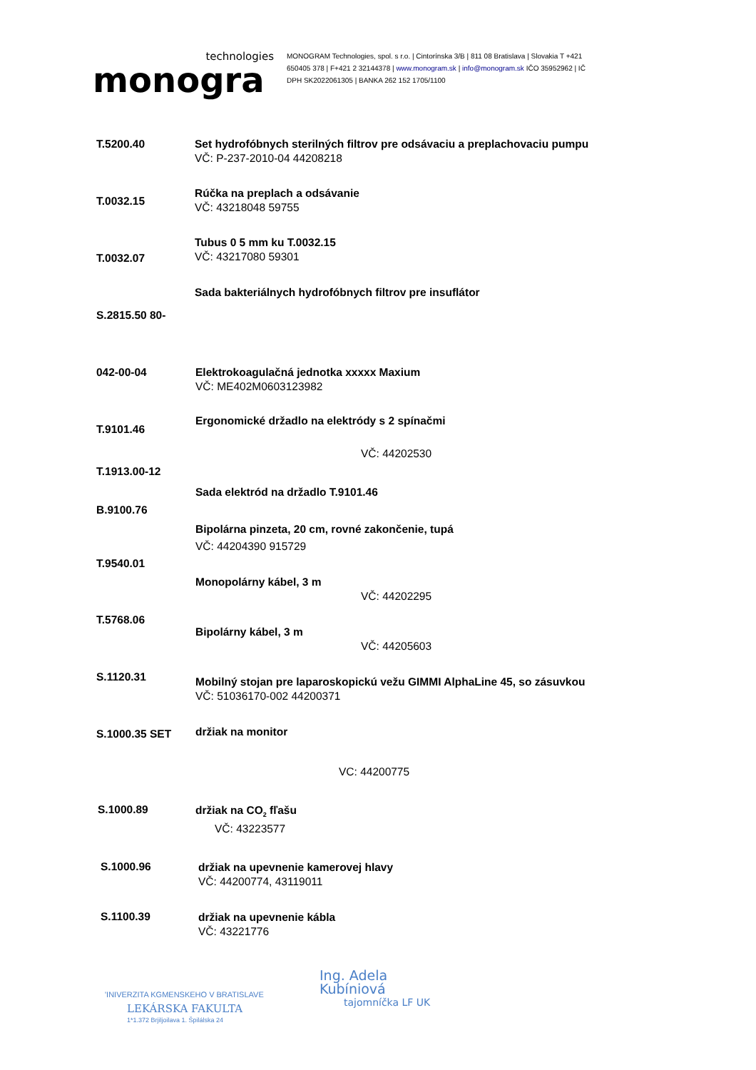technologies
monogra
MONOGRAM Technologies, spol. s r.o. | Cintorínska 3/B | 811 08 Bratislava | Slovakia T +421 650405 378 | F+421 2 32144378 | www.monogram.sk | info@monogram.sk IČO 35952962 | IČ DPH SK2022061305 | BANKA 262 152 1705/1100
T.5200.40
Set hydrofóbnych sterilných filtrov pre odsávaciu a preplachovaciu pumpu
VČ: P-237-2010-04 44208218
T.0032.15
Rúčka na preplach a odsávanie
VČ: 43218048 59755
T.0032.07
Tubus 0 5 mm ku T.0032.15
VČ: 43217080 59301
Sada bakteriálnych hydrofóbnych filtrov pre insuflátor
S.2815.50 80-
042-00-04
Elektrokoagulačná jednotka xxxxx Maxium
VČ: ME402M0603123982
T.9101.46
Ergonomické držadlo na elektródy s 2 spínačmi
VČ: 44202530
T.1913.00-12
Sada elektród na držadlo T.9101.46
B.9100.76
Bipolárna pinzeta, 20 cm, rovné zakončenie, tupá
VČ: 44204390 915729
T.9540.01
Monopolárny kábel, 3 m
VČ: 44202295
T.5768.06
Bipolárny kábel, 3 m
VČ: 44205603
S.1120.31
Mobilný stojan pre laparoskopickú vežu GIMMI AlphaLine 45, so zásuvkou
VČ: 51036170-002 44200371
S.1000.35 SET držiak na monitor
VC: 44200775
S.1000.89
držiak na CO<sub>2</sub> fľašu
VČ: 43223577
S.1000.96
držiak na upevnenie kamerovej hlavy
VČ: 44200774, 43119011
S.1100.39
držiak na upevnenie kábla
VČ: 43221776
'INIVERZITA KGMENSKEHO V BRATISLAVE
LEKÁRSKA FAKULTA
1*1.372 Brjiljoilava 1. Špilálska 24
Ing. Adela
Kubíniová
tajomníčka LF UK